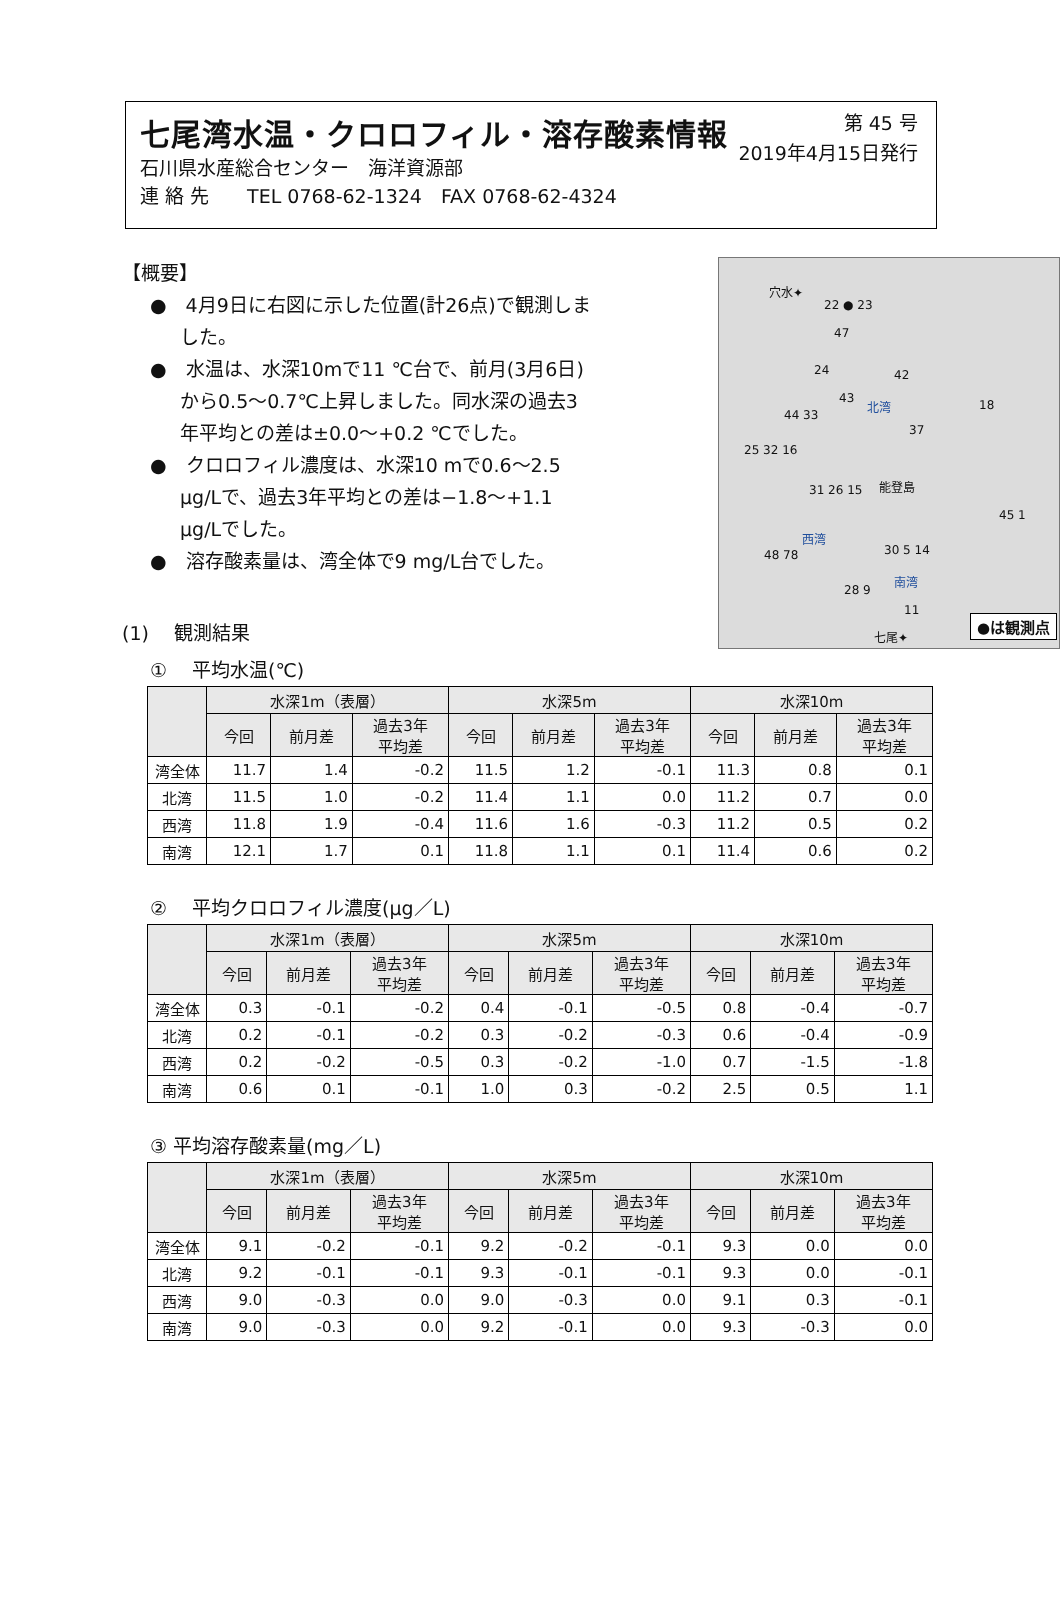七尾湾水温・クロロフィル・溶存酸素情報
第 45 号
2019年4月15日発行
石川県水産総合センター　海洋資源部
連 絡 先　　TEL 0768-62-1324　FAX 0768-62-4324
【概要】
●　4月9日に右図に示した位置(計26点)で観測しました。
●　水温は、水深10mで11 ℃台で、前月(3月6日)から0.5～0.7℃上昇しました。同水深の過去3年平均との差は±0.0～+0.2 ℃でした。
●　クロロフィル濃度は、水深10 mで0.6～2.5 μg/Lで、過去3年平均との差は−1.8～+1.1 μg/Lでした。
●　溶存酸素量は、湾全体で9 mg/L台でした。
(1)　 観測結果
穴水✦
22 ● 23
47
24 42
43 北湾 18
44 33
37
25 32 16
能登島 31 26 15
西湾
45 1
48 78 30 5 14
南湾
28 9
11
七尾✦
●は観測点
①　 平均水温(℃)
| | 水深1m（表層） | | | 水深5m | | | 水深10m | | |
| --- | --- | --- | --- | --- | --- | --- | --- | --- | --- |
| | 今回 | 前月差 | 過去3年 平均差 | 今回 | 前月差 | 過去3年 平均差 | 今回 | 前月差 | 過去3年 平均差 |
| 湾全体 | 11.7 | 1.4 | -0.2 | 11.5 | 1.2 | -0.1 | 11.3 | 0.8 | 0.1 |
| 北湾 | 11.5 | 1.0 | -0.2 | 11.4 | 1.1 | 0.0 | 11.2 | 0.7 | 0.0 |
| 西湾 | 11.8 | 1.9 | -0.4 | 11.6 | 1.6 | -0.3 | 11.2 | 0.5 | 0.2 |
| 南湾 | 12.1 | 1.7 | 0.1 | 11.8 | 1.1 | 0.1 | 11.4 | 0.6 | 0.2 |
②　 平均クロロフィル濃度(μg／L)
| | 水深1m（表層） | | | 水深5m | | | 水深10m | | |
| --- | --- | --- | --- | --- | --- | --- | --- | --- | --- |
| | 今回 | 前月差 | 過去3年 平均差 | 今回 | 前月差 | 過去3年 平均差 | 今回 | 前月差 | 過去3年 平均差 |
| 湾全体 | 0.3 | -0.1 | -0.2 | 0.4 | -0.1 | -0.5 | 0.8 | -0.4 | -0.7 |
| 北湾 | 0.2 | -0.1 | -0.2 | 0.3 | -0.2 | -0.3 | 0.6 | -0.4 | -0.9 |
| 西湾 | 0.2 | -0.2 | -0.5 | 0.3 | -0.2 | -1.0 | 0.7 | -1.5 | -1.8 |
| 南湾 | 0.6 | 0.1 | -0.1 | 1.0 | 0.3 | -0.2 | 2.5 | 0.5 | 1.1 |
③ 平均溶存酸素量(mg／L)
| | 水深1m（表層） | | | 水深5m | | | 水深10m | | |
| --- | --- | --- | --- | --- | --- | --- | --- | --- | --- |
| | 今回 | 前月差 | 過去3年 平均差 | 今回 | 前月差 | 過去3年 平均差 | 今回 | 前月差 | 過去3年 平均差 |
| 湾全体 | 9.1 | -0.2 | -0.1 | 9.2 | -0.2 | -0.1 | 9.3 | 0.0 | 0.0 |
| 北湾 | 9.2 | -0.1 | -0.1 | 9.3 | -0.1 | -0.1 | 9.3 | 0.0 | -0.1 |
| 西湾 | 9.0 | -0.3 | 0.0 | 9.0 | -0.3 | 0.0 | 9.1 | 0.3 | -0.1 |
| 南湾 | 9.0 | -0.3 | 0.0 | 9.2 | -0.1 | 0.0 | 9.3 | -0.3 | 0.0 |